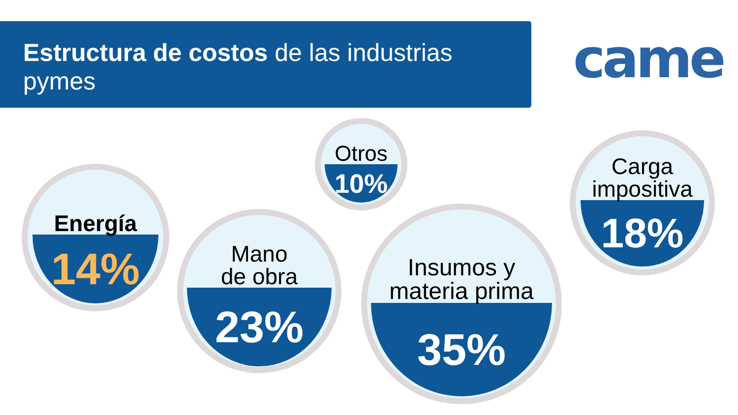Estructura de costos de las industrias pymes
came
Energía
14%
Mano
de obra
23%
Otros
10%
Insumos y
materia prima
35%
Carga
impositiva
18%